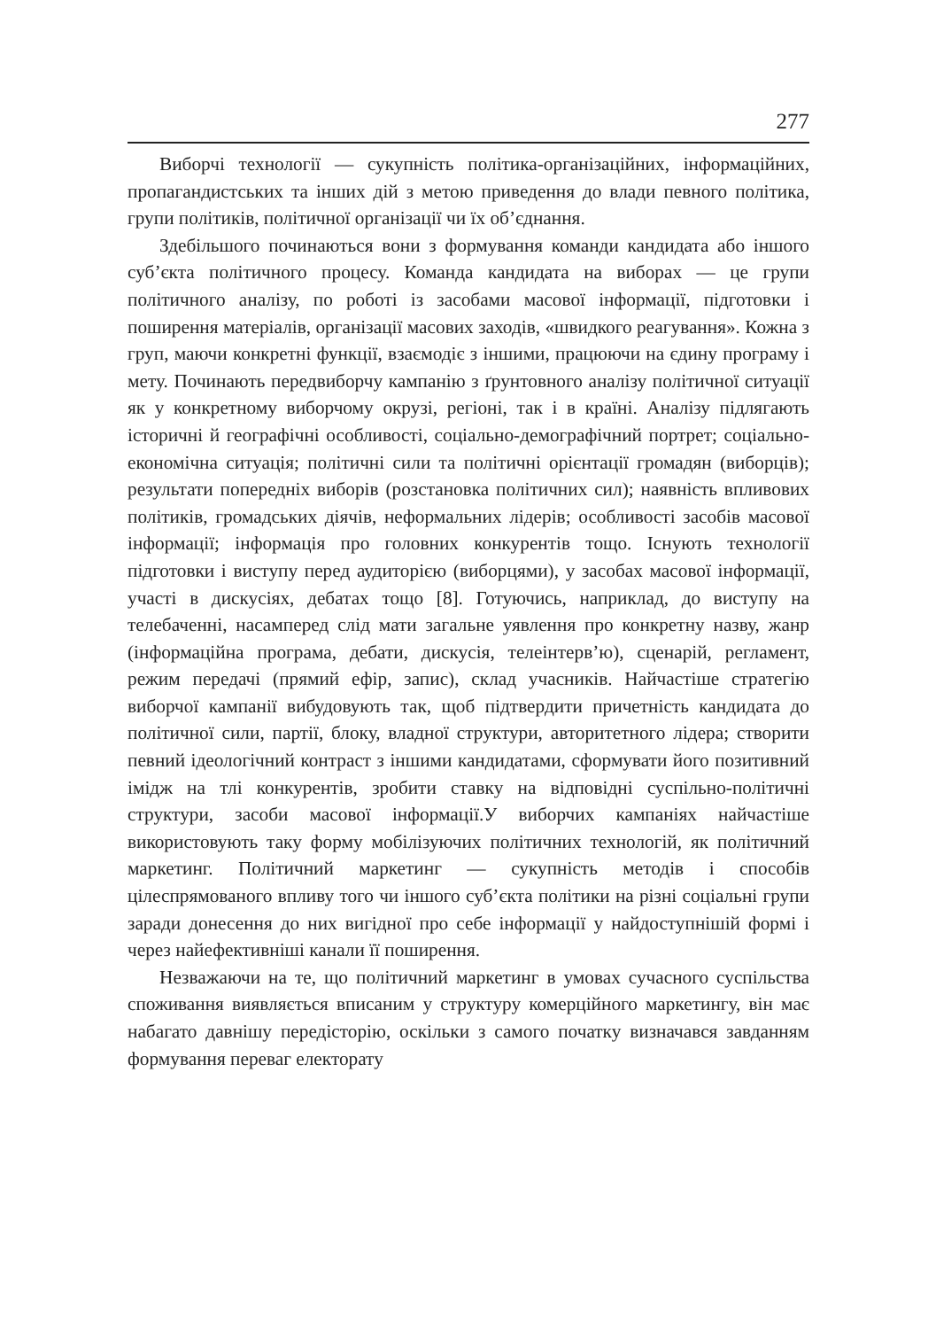277
Виборчі технології — сукупність політика-організаційних, інформаційних, пропагандистських та інших дій з метою приведення до влади певного політика, групи політиків, політичної організації чи їх об’єднання.
Здебільшого починаються вони з формування команди кандидата або іншого суб’єкта політичного процесу. Команда кандидата на виборах — це групи політичного аналізу, по роботі із засобами масової інформації, підготовки і поширення матеріалів, організації масових заходів, «швидкого реагування». Кожна з груп, маючи конкретні функції, взаємодіє з іншими, працюючи на єдину програму і мету. Починають передвиборчу кампанію з ґрунтовного аналізу політичної ситуації як у конкретному виборчому окрузі, регіоні, так і в країні. Аналізу підлягають історичні й географічні особливості, соціально-демографічний портрет; соціально-економічна ситуація; політичні сили та політичні орієнтації громадян (виборців); результати попередніх виборів (розстановка політичних сил); наявність впливових політиків, громадських діячів, неформальних лідерів; особливості засобів масової інформації; інформація про головних конкурентів тощо. Існують технології підготовки і виступу перед аудиторією (виборцями), у засобах масової інформації, участі в дискусіях, дебатах тощо [8]. Готуючись, наприклад, до виступу на телебаченні, насамперед слід мати загальне уявлення про конкретну назву, жанр (інформаційна програма, дебати, дискусія, телеінтерв’ю), сценарій, регламент, режим передачі (прямий ефір, запис), склад учасників. Найчастіше стратегію виборчої кампанії вибудовують так, щоб підтвердити причетність кандидата до політичної сили, партії, блоку, владної структури, авторитетного лідера; створити певний ідеологічний контраст з іншими кандидатами, сформувати його позитивний імідж на тлі конкурентів, зробити ставку на відповідні суспільно-політичні структури, засоби масової інформації.У виборчих кампаніях найчастіше використовують таку форму мобілізуючих політичних технологій, як політичний маркетинг. Політичний маркетинг — сукупність методів і способів цілеспрямованого впливу того чи іншого суб’єкта політики на різні соціальні групи заради донесення до них вигідної про себе інформації у найдоступнішій формі і через найефективніші канали її поширення.
Незважаючи на те, що політичний маркетинг в умовах сучасного суспільства споживання виявляється вписаним у структуру комерційного маркетингу, він має набагато давнішу передісторію, оскільки з самого початку визначався завданням формування переваг електорату